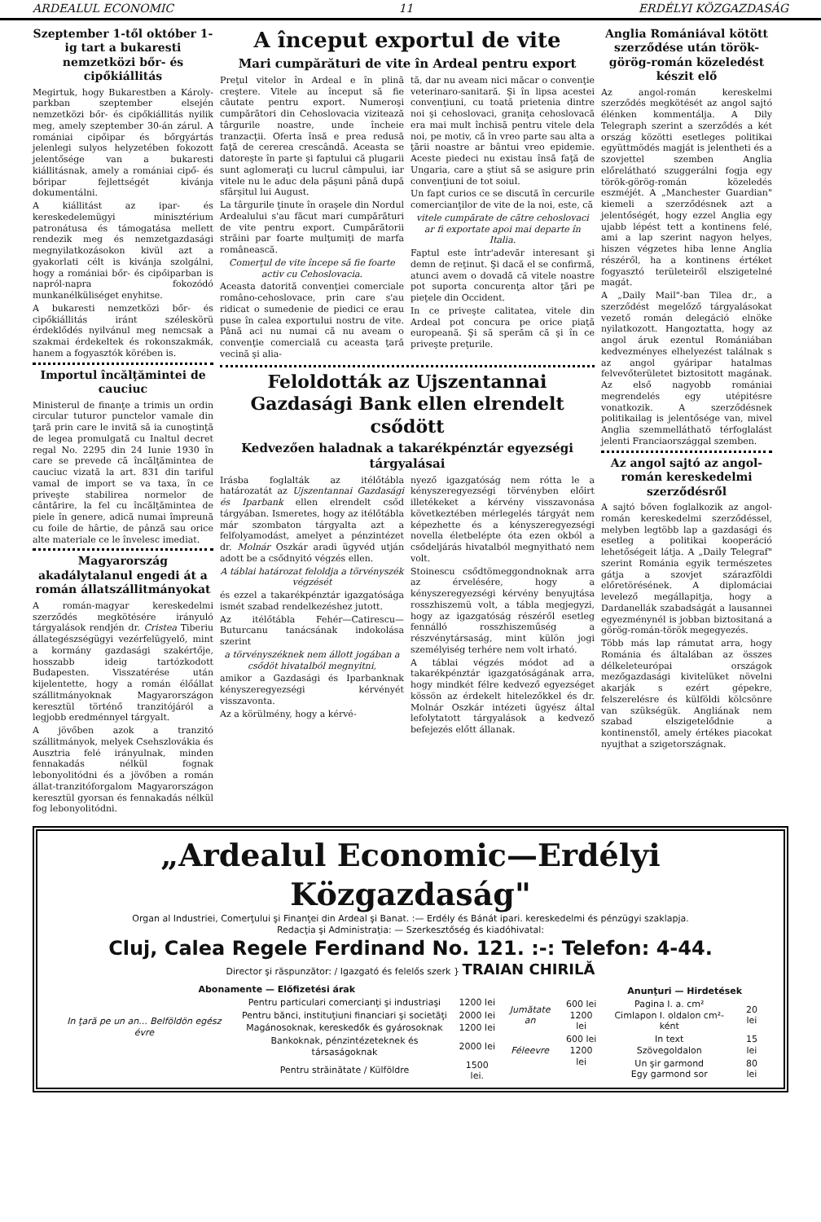ARDEALUL ECONOMIC 11 ERDÉLYI KÖZGAZDASÁG
Szeptember 1-től október 1-ig tart a bukaresti nemzetközi bőr- és cipőkiállitás
Megirtuk, hogy Bukarestben a Károly-parkban szeptember elsején nemzetközi bőr- és cipőkiállitás nyilik meg, amely szeptember 30-án zárul. A romániai cipőipar és bőrgyártás jelenlegi sulyos helyzetében fokozott jelentősége van a bukaresti kiállitásnak, amely a romániai cipő- és bőripar fejlettségét kivánja dokumentálni.
A kiállitást az ipar- és kereskedelemügyi minisztérium patronátusa és támogatása mellett rendezik meg és nemzetgazdasági megnyilatkozásokon kivül azt a gyakorlati célt is kivánja szolgálni, hogy a romániai bőr- és cipőiparban is napról-napra fokozódó munkanélküliséget enyhitse.
A bukaresti nemzetközi bőr- és cipőkiállitás iránt széleskörü érdeklődés nyilvánul meg nemcsak a szakmai érdekeltek és rokonszakmák, hanem a fogyasztók körében is.
Importul încălţămintei de cauciuc
Ministerul de finanţe a trimis un ordin circular tuturor punctelor vamale din ţară prin care le invită să ia cunoştinţă de legea promulgată cu Inaltul decret regal No. 2295 din 24 Iunie 1930 în care se prevede că încălţămintea de cauciuc vizată la art. 831 din tariful vamal de import se va taxa, în ce priveşte stabilirea normelor de cântărire, la fel cu încălţămintea de piele în genere, adică numai împreună cu foile de hârtie, de pânză sau orice alte materiale ce le învelesc imediat.
Magyarország akadálytalanul engedi át a román állatszállitmányokat
A román-magyar kereskedelmi szerződés megkötésére irányuló tárgyalások rendjén dr. Cristea Tiberiu állategészségügyi vezérfelügyelő, mint a kormány gazdasági szakértője, hosszabb ideig tartózkodott Budapesten. Visszatérése után kijelentette, hogy a román élőállat szállitmányoknak Magyarországon keresztül történő tranzitójáról a legjobb eredménnyel tárgyalt.
A jövőben azok a tranzitó szállitmányok, melyek Csehszlovákia és Ausztria felé irányulnak, minden fennakadás nélkül fognak lebonyolitódni és a jövőben a román állat-tranzitóforgalom Magyarországon keresztül gyorsan és fennakadás nélkül fog lebonyolitódni.
A început exportul de vite
Mari cumpărături de vite în Ardeal pentru export
Preţul vitelor în Ardeal e în plină creştere. Vitele au început să fie căutate pentru export. Numeroşi cumpărători din Cehoslovacia vizitează târgurile noastre, unde încheie tranzacţii. Oferta însă e prea redusă faţă de cererea crescândă. Aceasta se datoreşte în parte şi faptului că plugarii sunt aglomeraţi cu lucrul câmpului, iar vitele nu le aduc dela păşuni până după sfârşitul lui August.
La târgurile ţinute în oraşele din Nordul Ardealului s'au făcut mari cumpărături de vite pentru export. Cumpărătorii străini par foarte mulţumiţi de marfa românească.
Comerţul de vite începe să fie foarte activ cu Cehoslovacia.
Aceasta datorită convenţiei comerciale româno-cehoslovace, prin care s'au ridicat o sumedenie de piedici ce erau puse în calea exportului nostru de vite. Până aci nu numai că nu aveam o convenţie comercială cu aceasta ţară vecină şi alia-
tă, dar nu aveam nici măcar o convenţie veterinaro-sanitară. Şi în lipsa acestei convenţiuni, cu toată prietenia dintre noi şi cehoslovaci, graniţa cehoslovacă era mai mult închisă pentru vitele dela noi, pe motiv, că în vreo parte sau alta a ţării noastre ar bântui vreo epidemie. Aceste piedeci nu existau însă faţă de Ungaria, care a ştiut să se asigure prin convenţiuni de tot soiul.
Un fapt curios ce se discută în cercurile comercianţilor de vite de la noi, este, că
vitele cumpărate de către cehoslovaci ar fi exportate apoi mai departe în Italia.
Faptul este într'adevăr interesant şi demn de reţinut. Şi dacă el se confirmă, atunci avem o dovadă că vitele noastre pot suporta concurenţa altor ţări pe pieţele din Occident.
In ce priveşte calitatea, vitele din Ardeal pot concura pe orice piaţă europeană. Şi să sperăm că şi în ce priveşte preţurile.
Feloldották az Ujszentannai Gazdasági Bank ellen elrendelt csődött
Kedvezően haladnak a takarékpénztár egyezségi tárgyalásai
Irásba foglalták az itélőtábla határozatát az Ujszentannai Gazdasági és Iparbank ellen elrendelt csőd tárgyában. Ismeretes, hogy az itélőtábla már szombaton tárgyalta azt a felfolyamodást, amelyet a pénzintézet dr. Molnár Oszkár aradi ügyvéd utján adott be a csődnyitó végzés ellen.
A táblai határozat feloldja a törvényszék végzését
és ezzel a takarékpénztár igazgatósága ismét szabad rendelkezéshez jutott.
Az itélőtábla Fehér—Catirescu—Buturcanu tanácsának indokolása szerint
a törvényszéknek nem állott jogában a csődöt hivatalból megnyitni,
amikor a Gazdasági és Iparbanknak kényszeregyezségi kérvényét visszavonta.
Az a körülmény, hogy a kérvé-
nyező igazgatóság nem rótta le a kényszeregyezségi törvényben előirt illetékeket a kérvény visszavonása következtében mérlegelés tárgyát nem képezhette és a kényszeregyezségi novella életbelépte óta ezen okból a csődeljárás hivatalból megnyitható nem volt.
Stoinescu csődtömeggondnoknak arra az érvelésére, hogy a kényszeregyezségi kérvény benyujtása rosszhiszemü volt, a tábla megjegyzi, hogy az igazgatóság részéről esetleg fennálló rosszhiszeműség a részvénytársaság, mint külön jogi személyiség terhére nem volt irható.
A táblai végzés módot ad a takarékpénztár igazgatóságának arra, hogy mindkét félre kedvező egyezséget kössön az érdekelt hitelezőkkel és dr. Molnár Oszkár intézeti ügyész által lefolytatott tárgyalások a kedvező befejezés előtt állanak.
Anglia Romániával kötött szerződése után török-görög-román közeledést készit elő
Az angol-román kereskelmi szerződés megkötését az angol sajtó élénken kommentálja. A Dily Telegraph szerint a szerződés a két ország közötti esetleges politikai együttmödés magját is jelentheti és a szovjettel szemben Anglia előrelátható szuggerálni fogja egy török-görög-román közeledés eszméjét. A „Manchester Guardian" kiemeli a szerződésnek azt a jelentőségét, hogy ezzel Anglia egy ujabb lépést tett a kontinens felé, ami a lap szerint nagyon helyes, hiszen végzetes hiba lenne Anglia részéről, ha a kontinens értéket fogyasztó területeiről elszigetelné magát.
A „Daily Mail"-ban Tilea dr., a szerződést megelőző tárgyalásokat vezető román delegáció elnöke nyilatkozott. Hangoztatta, hogy az angol áruk ezentul Romániában kedvezményes elhelyezést találnak s az angol gyáripar hatalmas felvevőterületet biztositott magának. Az első nagyobb romániai megrendelés egy utépitésre vonatkozik. A szerződésnek politikailag is jelentősége van, mivel Anglia szemmelláthatö térfoglalást jelenti Franciaországgal szemben.
Az angol sajtó az angol-román kereskedelmi szerződésről
A sajtó bőven foglalkozik az angol-román kereskedelmi szerződéssel, melyben legtöbb lap a gazdasági és esetleg a politikai kooperáció lehetőségeit látja. A „Daily Telegraf" szerint Románia egyik természetes gátja a szovjet szárazföldi előretörésének. A diplomáciai levelező megállapitja, hogy a Dardanellák szabadságát a lausannei egyezménynél is jobban biztositaná a görög-román-török megegyezés.
Több más lap rámutat arra, hogy Románia és általában az összes délkeleteurópai országok mezőgazdasági kivitelüket növelni akarják s ezért gépekre, felszerelésre és külföldi kölcsönre van szükségük. Angliának nem szabad elszigetelődnie a kontinenstől, amely értékes piacokat nyujthat a szigetországnak.
„Ardealul Economic—Erdélyi Közgazdaság"
Organ al Industriei, Comerţului şi Finanţei din Ardeal şi Banat. :— Erdély és Bánát ipari. kereskedelmi és pénzügyi szaklapja.
Redacţia şi Administraţia: — Szerkesztőség és kiadóhivatal:
Cluj, Calea Regele Ferdinand No. 121. :-: Telefon: 4-44.
Director şi răspunzător: / Igazgató és felelős szerk } TRAIAN CHIRILĂ
| Abonamente — Előfizetési árak | | |
| --- | --- | --- |
| In ţară pe un an... Belföldön egész évre | Pentru particulari comercianţi şi industriaşi | 1200 lei |
| | Pentru bănci, instituţiuni financiari şi societăţi | 2000 lei |
| | Magánosoknak, kereskedők és gyárosoknak | 1200 lei |
| | Bankoknak, pénzintézeteknek és társaságoknak | 2000 lei |
| | Pentru străinătate / Külföldre | 1500 lei. |
| Jumătate an | 600 lei 1200 lei |
| Féleevre | 600 lei 1200 lei |
| Anunţuri — Hirdetések | |
| --- | --- |
| Pagina I. a. cm² Cimlapon I. oldalon cm²-ként | 20 lei |
| In text Szövegoldalon | 15 lei |
| Un şir garmond Egy garmond sor | 80 lei |